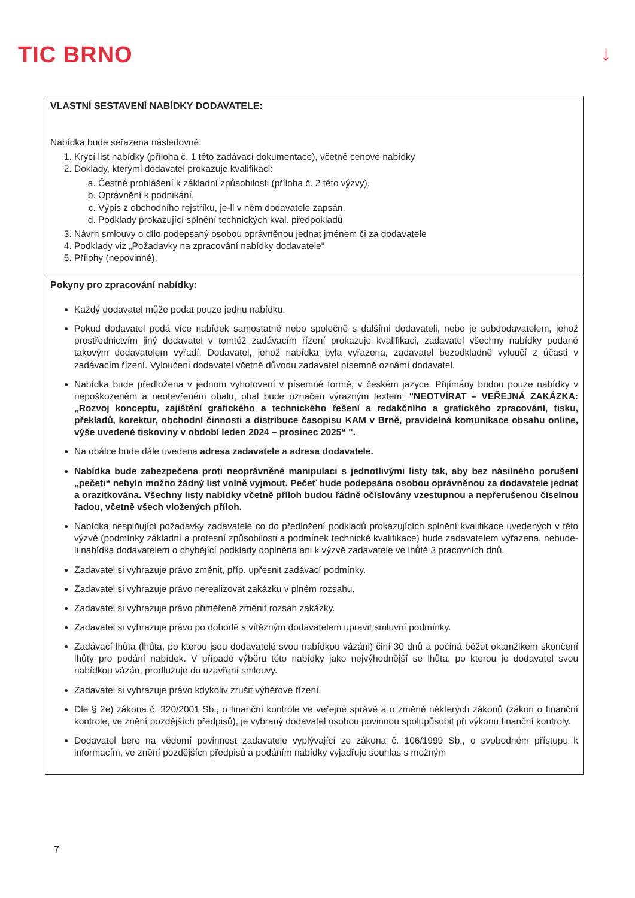TIC BRNO ↓
| VLASTNÍ SESTAVENÍ NABÍDKY DODAVATELE: Nabídka bude seřazena následovně: 1. Krycí list nabídky (příloha č. 1 této zadávací dokumentace), včetně cenové nabídky 2. Doklady, kterými dodavatel prokazuje kvalifikaci: a. Čestné prohlášení k základní způsobilosti (příloha č. 2 této výzvy), b. Oprávnění k podnikání, c. Výpis z obchodního rejstříku, je-li v něm dodavatele zapsán. d. Podklady prokazující splnění technických kval. předpokladů 3. Návrh smlouvy o dílo podepsaný osobou oprávněnou jednat jménem či za dodavatele 4. Podklady viz „Požadavky na zpracování nabídky dodavatele“ 5. Přílohy (nepovinné). |
| Pokyny pro zpracování nabídky: Každý dodavatel může podat pouze jednu nabídku. Pokud dodavatel podá více nabídek samostatně nebo společně s dalšími dodavateli, nebo je subdodavatelem, jehož prostřednictvím jiný dodavatel v tomtéž zadávacím řízení prokazuje kvalifikaci, zadavatel všechny nabídky podané takovým dodavatelem vyřadí. Dodavatel, jehož nabídka byla vyřazena, zadavatel bezodkladně vyloučí z účasti v zadávacím řízení. Vyloučení dodavatel včetně důvodu zadavatel písemně oznámí dodavatel. Nabídka bude předložena v jednom vyhotovení v písemné formě, v českém jazyce. Přijímány budou pouze nabídky v nepoškozeném a neotevřeném obalu, obal bude označen výrazným textem: "NEOTVÍRAT – VEŘEJNÁ ZAKÁZKA: „Rozvoj konceptu, zajištění grafického a technického řešení a redakčního a grafického zpracování, tisku, překladů, korektur, obchodní činnosti a distribuce časopisu KAM v Brně, pravidelná komunikace obsahu online, výše uvedené tiskoviny v období leden 2024 – prosinec 2025“ ". Na obálce bude dále uvedena adresa zadavatele a adresa dodavatele. Nabídka bude zabezpečena proti neoprávněné manipulaci s jednotlivými listy tak, aby bez násilného porušení „pečeti“ nebylo možno žádný list volně vyjmout. Pečeť bude podepsána osobou oprávněnou za dodavatele jednat a orazítkována. Všechny listy nabídky včetně příloh budou řádně očíslovány vzestupnou a nepřerušenou číselnou řadou, včetně všech vložených příloh. Nabídka nesplňující požadavky zadavatele co do předložení podkladů prokazujících splnění kvalifikace uvedených v této výzvě (podmínky základní a profesní způsobilosti a podmínek technické kvalifikace) bude zadavatelem vyřazena, nebude-li nabídka dodavatelem o chybějící podklady doplněna ani k výzvě zadavatele ve lhůtě 3 pracovních dnů. Zadavatel si vyhrazuje právo změnit, příp. upřesnit zadávací podmínky. Zadavatel si vyhrazuje právo nerealizovat zakázku v plném rozsahu. Zadavatel si vyhrazuje právo přiměřeně změnit rozsah zakázky. Zadavatel si vyhrazuje právo po dohodě s vítězným dodavatelem upravit smluvní podmínky. Zadávací lhůta (lhůta, po kterou jsou dodavatelé svou nabídkou vázáni) činí 30 dnů a počíná běžet okamžikem skončení lhůty pro podání nabídek. V případě výběru této nabídky jako nejvýhodnější se lhůta, po kterou je dodavatel svou nabídkou vázán, prodlužuje do uzavření smlouvy. Zadavatel si vyhrazuje právo kdykoliv zrušit výběrové řízení. Dle § 2e) zákona č. 320/2001 Sb., o finanční kontrole ve veřejné správě a o změně některých zákonů (zákon o finanční kontrole, ve znění pozdějších předpisů), je vybraný dodavatel osobou povinnou spolupůsobit při výkonu finanční kontroly. Dodavatel bere na vědomí povinnost zadavatele vyplývající ze zákona č. 106/1999 Sb., o svobodném přístupu k informacím, ve znění pozdějších předpisů a podáním nabídky vyjadřuje souhlas s možným |
7